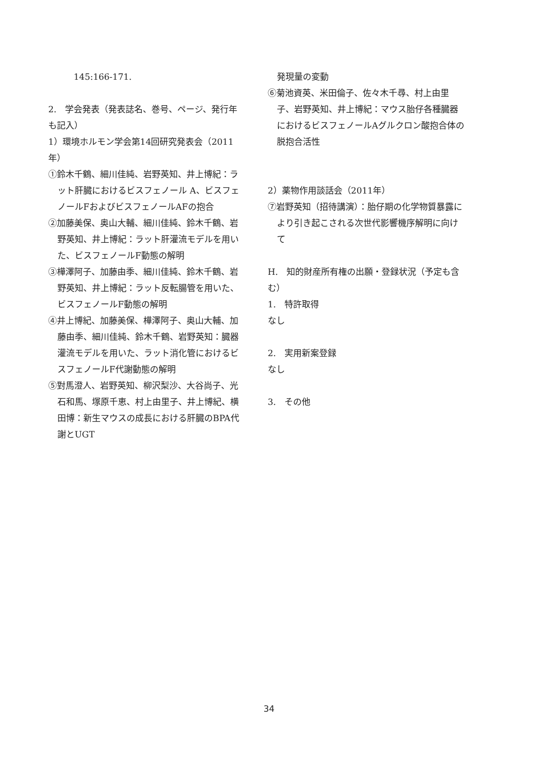145:166-171.
2.　学会発表（発表誌名、巻号、ページ、発行年も記入）
1）環境ホルモン学会第14回研究発表会（2011年）
①鈴木千鶴、細川佳純、岩野英知、井上博紀：ラット肝臓におけるビスフェノール A、ビスフェノールFおよびビスフェノールAFの抱合
②加藤美保、奥山大輔、細川佳純、鈴木千鶴、岩野英知、井上博紀：ラット肝灌流モデルを用いた、ビスフェノールF動態の解明
③樺澤阿子、加藤由季、細川佳純、鈴木千鶴、岩野英知、井上博紀：ラット反転腸管を用いた、ビスフェノールF動態の解明
④井上博紀、加藤美保、樺澤阿子、奥山大輔、加藤由季、細川佳純、鈴木千鶴、岩野英知：臓器灌流モデルを用いた、ラット消化管におけるビスフェノールF代謝動態の解明
⑤對馬澄人、岩野英知、柳沢梨沙、大谷尚子、光石和馬、塚原千恵、村上由里子、井上博紀、横田博：新生マウスの成長における肝臓のBPA代謝とUGT
発現量の変動
⑥菊池資英、米田倫子、佐々木千尋、村上由里子、岩野英知、井上博紀：マウス胎仔各種臓器におけるビスフェノールAグルクロン酸抱合体の脱抱合活性
2）薬物作用談話会（2011年）
⑦岩野英知（招待講演）：胎仔期の化学物質暴露により引き起こされる次世代影響機序解明に向けて
H.　知的財産所有権の出願・登録状況（予定も含む）
1.　特許取得
なし
2.　実用新案登録
なし
3.　その他
34